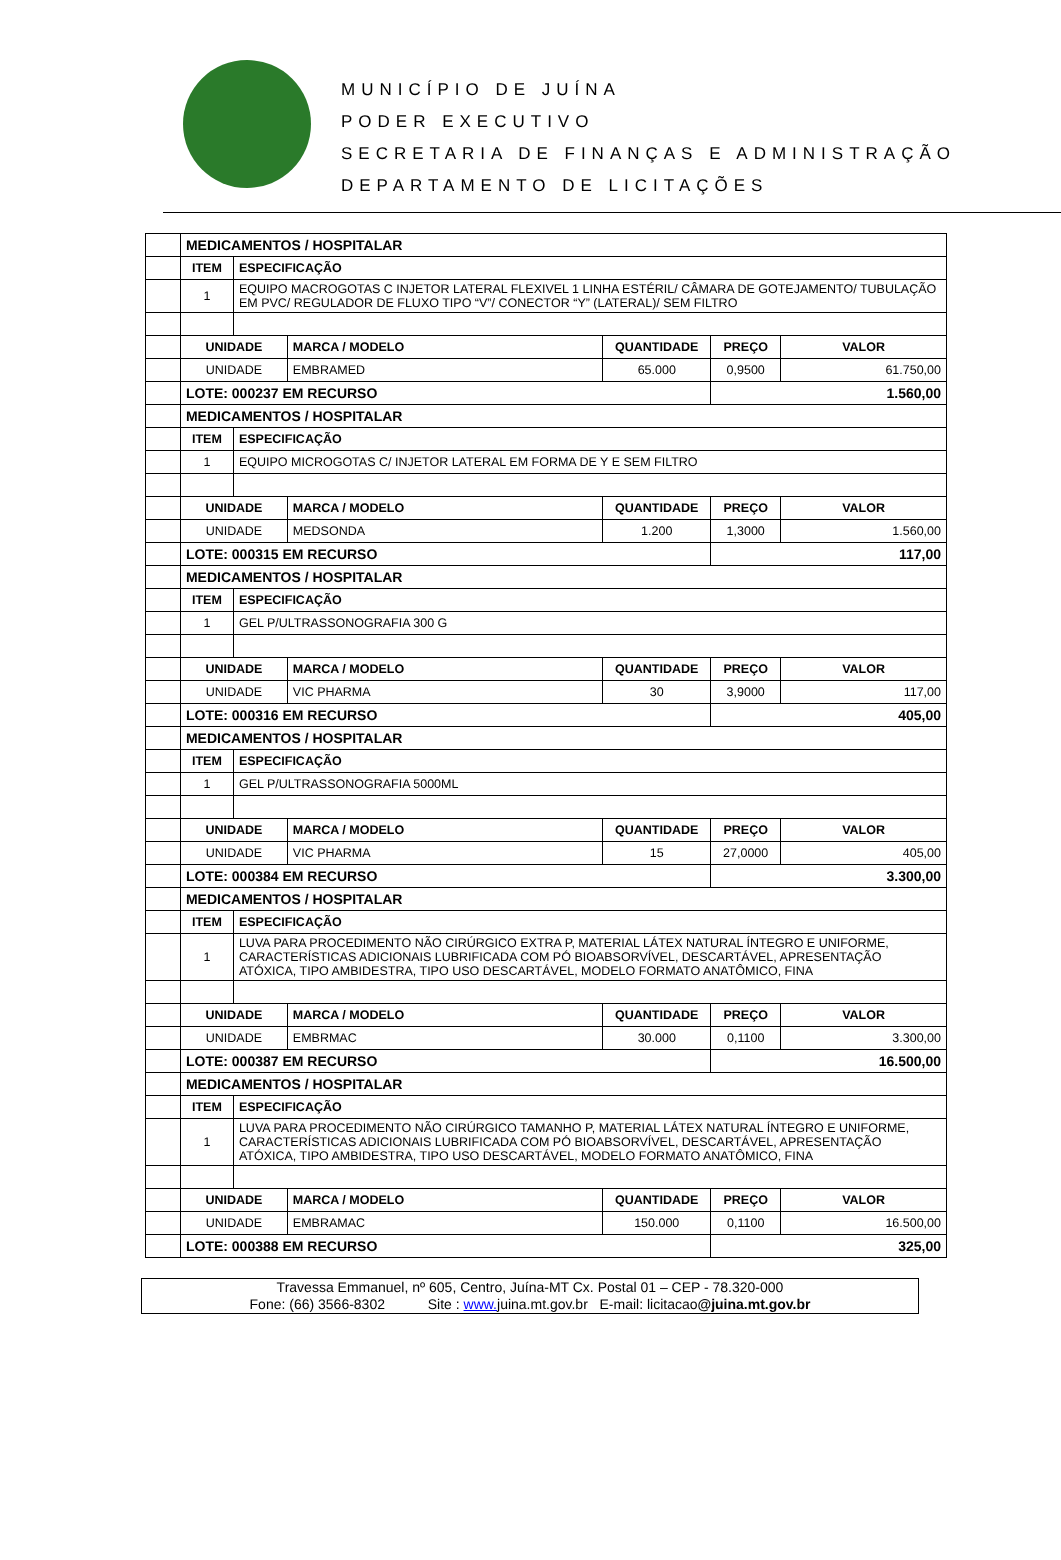MUNICÍPIO DE JUÍNA
PODER EXECUTIVO
SECRETARIA DE FINANÇAS E ADMINISTRAÇÃO
DEPARTAMENTO DE LICITAÇÕES
| | MEDICAMENTOS / HOSPITALAR | | | | | |
| | ITEM | ESPECIFICAÇÃO | | | | |
| | 1 | EQUIPO MACROGOTAS C INJETOR LATERAL FLEXIVEL 1 LINHA ESTÉRIL/ CÂMARA DE GOTEJAMENTO/ TUBULAÇÃO EM PVC/ REGULADOR DE FLUXO TIPO “V”/ CONECTOR “Y” (LATERAL)/ SEM FILTRO | | | | |
| | UNIDADE | | MARCA / MODELO | QUANTIDADE | PREÇO | VALOR |
| | UNIDADE | | EMBRAMED | 65.000 | 0,9500 | 61.750,00 |
| | LOTE: 000237 EM RECURSO | | | | 1.560,00 | |
| | MEDICAMENTOS / HOSPITALAR | | | | | |
| | ITEM | ESPECIFICAÇÃO | | | | |
| | 1 | EQUIPO MICROGOTAS C/ INJETOR LATERAL EM FORMA DE Y E SEM FILTRO | | | | |
| | UNIDADE | | MARCA / MODELO | QUANTIDADE | PREÇO | VALOR |
| | UNIDADE | | MEDSONDA | 1.200 | 1,3000 | 1.560,00 |
| | LOTE: 000315 EM RECURSO | | | | 117,00 | |
| | MEDICAMENTOS / HOSPITALAR | | | | | |
| | ITEM | ESPECIFICAÇÃO | | | | |
| | 1 | GEL P/ULTRASSONOGRAFIA 300 G | | | | |
| | UNIDADE | | MARCA / MODELO | QUANTIDADE | PREÇO | VALOR |
| | UNIDADE | | VIC PHARMA | 30 | 3,9000 | 117,00 |
| | LOTE: 000316 EM RECURSO | | | | 405,00 | |
| | MEDICAMENTOS / HOSPITALAR | | | | | |
| | ITEM | ESPECIFICAÇÃO | | | | |
| | 1 | GEL P/ULTRASSONOGRAFIA 5000ML | | | | |
| | UNIDADE | | MARCA / MODELO | QUANTIDADE | PREÇO | VALOR |
| | UNIDADE | | VIC PHARMA | 15 | 27,0000 | 405,00 |
| | LOTE: 000384 EM RECURSO | | | | 3.300,00 | |
| | MEDICAMENTOS / HOSPITALAR | | | | | |
| | ITEM | ESPECIFICAÇÃO | | | | |
| | 1 | LUVA PARA PROCEDIMENTO NÃO CIRÚRGICO EXTRA P, MATERIAL LÁTEX NATURAL ÍNTEGRO E UNIFORME, CARACTERÍSTICAS ADICIONAIS LUBRIFICADA COM PÓ BIOABSORVÍVEL, DESCARTÁVEL, APRESENTAÇÃO ATÓXICA, TIPO AMBIDESTRA, TIPO USO DESCARTÁVEL, MODELO FORMATO ANATÔMICO, FINA | | | | |
| | UNIDADE | | MARCA / MODELO | QUANTIDADE | PREÇO | VALOR |
| | UNIDADE | | EMBRMAC | 30.000 | 0,1100 | 3.300,00 |
| | LOTE: 000387 EM RECURSO | | | | 16.500,00 | |
| | MEDICAMENTOS / HOSPITALAR | | | | | |
| | ITEM | ESPECIFICAÇÃO | | | | |
| | 1 | LUVA PARA PROCEDIMENTO NÃO CIRÚRGICO TAMANHO P, MATERIAL LÁTEX NATURAL ÍNTEGRO E UNIFORME, CARACTERÍSTICAS ADICIONAIS LUBRIFICADA COM PÓ BIOABSORVÍVEL, DESCARTÁVEL, APRESENTAÇÃO ATÓXICA, TIPO AMBIDESTRA, TIPO USO DESCARTÁVEL, MODELO FORMATO ANATÔMICO, FINA | | | | |
| | UNIDADE | | MARCA / MODELO | QUANTIDADE | PREÇO | VALOR |
| | UNIDADE | | EMBRAMAC | 150.000 | 0,1100 | 16.500,00 |
| | LOTE: 000388 EM RECURSO | | | | 325,00 | |
Travessa Emmanuel, nº 605, Centro, Juína-MT Cx. Postal 01 – CEP - 78.320-000
Fone: (66) 3566-8302 Site : www. juina.mt.gov.br E-mail: licitacao@juina.mt.gov.br